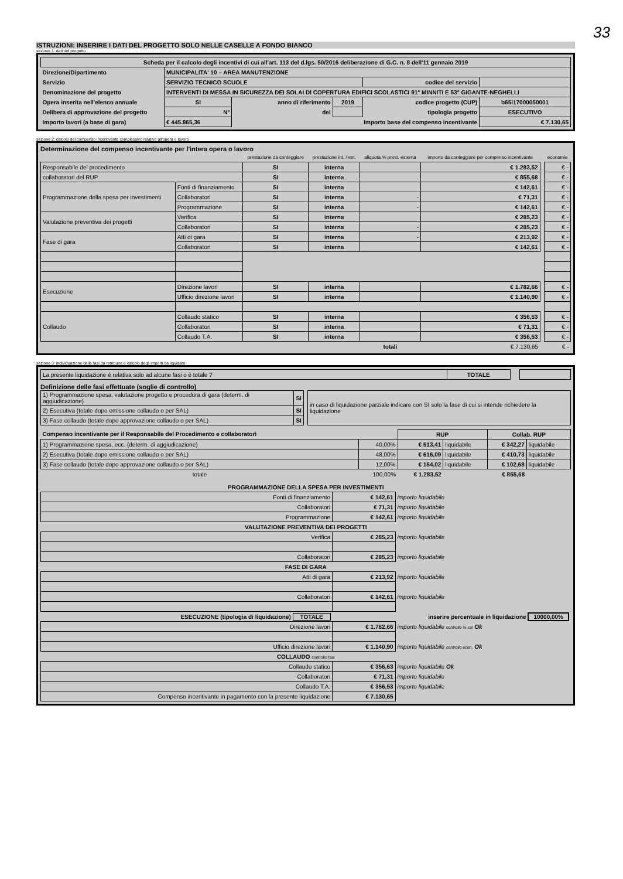33
ISTRUZIONI: INSERIRE I DATI DEL PROGETTO SOLO NELLE CASELLE A FONDO BIANCO
sezione 1: dati del progetto
| Scheda per il calcolo degli incentivi di cui all'art. 113 del d.lgs. 50/2016 deliberazione di G.C. n. 8 dell'11 gennaio 2019 | | | | | |
| Direzione/Dipartimento | MUNICIPALITA' 10 – AREA MANUTENZIONE | | | | |
| Servizio | SERVIZIO TECNICO SCUOLE | | | codice del servizio | |
| Denominazione del progetto | INTERVENTI DI MESSA IN SICUREZZA DEI SOLAI DI COPERTURA EDIFICI SCOLASTICI 91° MINNITI E 53° GIGANTE-NEGHELLI | | | | |
| Opera inserita nell'elenco annuale | SI | anno di riferimento | 2019 | codice progetto (CUP) | b65i17000050001 |
| Delibera di approvazione del progetto | N° | del | | tipologia progetto | ESECUTIVO |
| Importo lavori (a base di gara) | € 445.865,36 | Importo base del compenso incentivante | | | € 7.130,65 |
sezione 2: calcolo del compenso incentivante complessivo relativo all'opera o lavoro
Determinazione del compenso incentivante per l'intera opera o lavoro
| | | prestazione da conteggiare | prestazione int. / est. | aliquota % prest. esterna | importo da conteggiare per compenso incentivante | | economie |
| --- | --- | --- | --- | --- | --- | --- | --- |
| Responsabile del procedimento | | SI | interna | | € 1.283,52 | | € - |
| collaboratori del RUP | | SI | interna | | € 855,68 | | € - |
| Programmazione della spesa per investimenti | Fonti di finanziamento | SI | interna | | € 142,61 | | € - |
| | Collaboratori | SI | interna | - | € 71,31 | | € - |
| | Programmazione | SI | interna | - | € 142,61 | | € - |
| Valutazione preventiva dei progetti | Verifica | SI | interna | | € 285,23 | | € - |
| | Collaboratori | SI | interna | - | € 285,23 | | € - |
| Fase di gara | Atti di gara | SI | interna | - | € 213,92 | | € - |
| | Collaboratori | SI | interna | | € 142,61 | | € - |
| Esecuzione | Direzione lavori | SI | interna | | € 1.782,66 | | € - |
| | Ufficio direzione lavori | SI | interna | | € 1.140,90 | | € - |
| Collaudo | Collaudo statico | SI | interna | | € 356,53 | | € - |
| | Collaboratori | SI | interna | | € 71,31 | | € - |
| | Collaudo T.A. | SI | interna | | € 356,53 | | € - |
| | | | | totali | € 7.130,65 | | € - |
sezione 3: individuazione delle fasi da retribuire e calcolo degli importi da liquidare
| La presente liquidazione è relativa solo ad alcune fasi o è totale ? | TOTALE | | |
Definizione delle fasi effettuate (soglie di controllo)
| 1) Programmazione spesa, valutazione progetto e procedura di gara (determ. di aggiudicazione) | SI | | in caso di liquidazione parziale indicare con SI solo la fase di cui si intende richiedere la liquidazione |
| 2) Esecutiva (totale dopo emissione collaudo o per SAL) | SI | | |
| 3) Fase collaudo (totale dopo approvazione collaudo o per SAL) | SI | | |
| Compenso incentivante per il Responsabile del Procedimento e collaboratori | | RUP | | Collab. RUP | |
| 1) Programmazione spesa, ecc. (determ. di aggiudicazione) | 40,00% | € 513,41 | liquidabile | € 342,27 | liquidabile |
| 2) Esecutiva (totale dopo emissione collaudo o per SAL) | 48,00% | € 616,09 | liquidabile | € 410,73 | liquidabile |
| 3) Fase collaudo (totale dopo approvazione collaudo o per SAL) | 12,00% | € 154,02 | liquidabile | € 102,68 | liquidabile |
| totale | 100,00% | € 1.283,52 | | € 855,68 | |
| PROGRAMMAZIONE DELLA SPESA PER INVESTIMENTI | | |
| Fonti di finanziamento | € 142,61 | importo liquidabile |
| Collaboratori | € 71,31 | importo liquidabile |
| Programmazione | € 142,61 | importo liquidabile |
| VALUTAZIONE PREVENTIVA DEI PROGETTI | | |
| Verifica | € 285,23 | importo liquidabile |
| Collaboratori | € 285,23 | importo liquidabile |
| FASE DI GARA | | |
| Atti di gara | € 213,92 | importo liquidabile |
| Collaboratori | € 142,61 | importo liquidabile |
| ESECUZIONE (tipologia di liquidazione) TOTALE | inserire percentuale in liquidazione 10000,00% | |
| Direzione lavori | € 1.782,66 | importo liquidabile controllo % sal Ok |
| Ufficio direzione lavori | € 1.140,90 | importo liquidabile controllo econ. Ok |
| COLLAUDO controllo fasi | | |
| Collaudo statico | € 356,63 | importo liquidabile Ok |
| Collaboratori | € 71,31 | importo liquidabile |
| Collaudo T.A. | € 356,53 | importo liquidabile |
| Compenso incentivante in pagamento con la presente liquidazione | € 7.130,65 | |